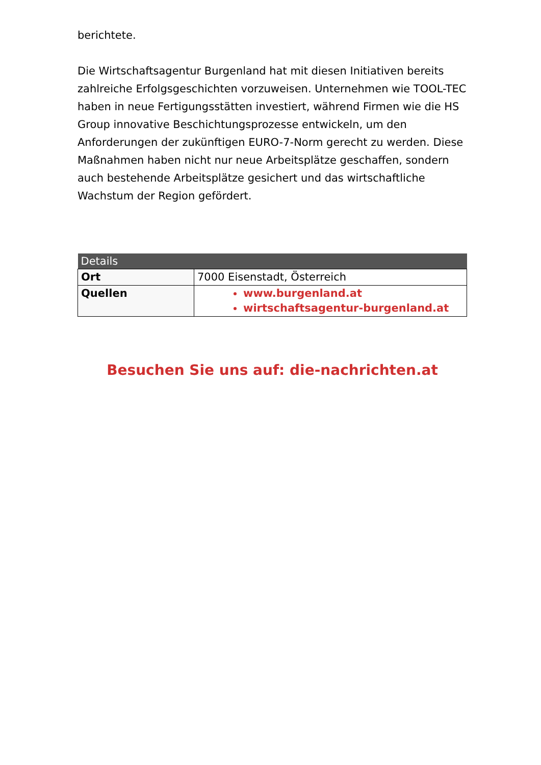berichtete.
Die Wirtschaftsagentur Burgenland hat mit diesen Initiativen bereits zahlreiche Erfolgsgeschichten vorzuweisen. Unternehmen wie TOOL-TEC haben in neue Fertigungsstätten investiert, während Firmen wie die HS Group innovative Beschichtungsprozesse entwickeln, um den Anforderungen der zukünftigen EURO-7-Norm gerecht zu werden. Diese Maßnahmen haben nicht nur neue Arbeitsplätze geschaffen, sondern auch bestehende Arbeitsplätze gesichert und das wirtschaftliche Wachstum der Region gefördert.
| Details | |
| --- | --- |
| Ort | 7000 Eisenstadt, Österreich |
| Quellen | www.burgenland.at wirtschaftsagentur-burgenland.at |
Besuchen Sie uns auf: die-nachrichten.at